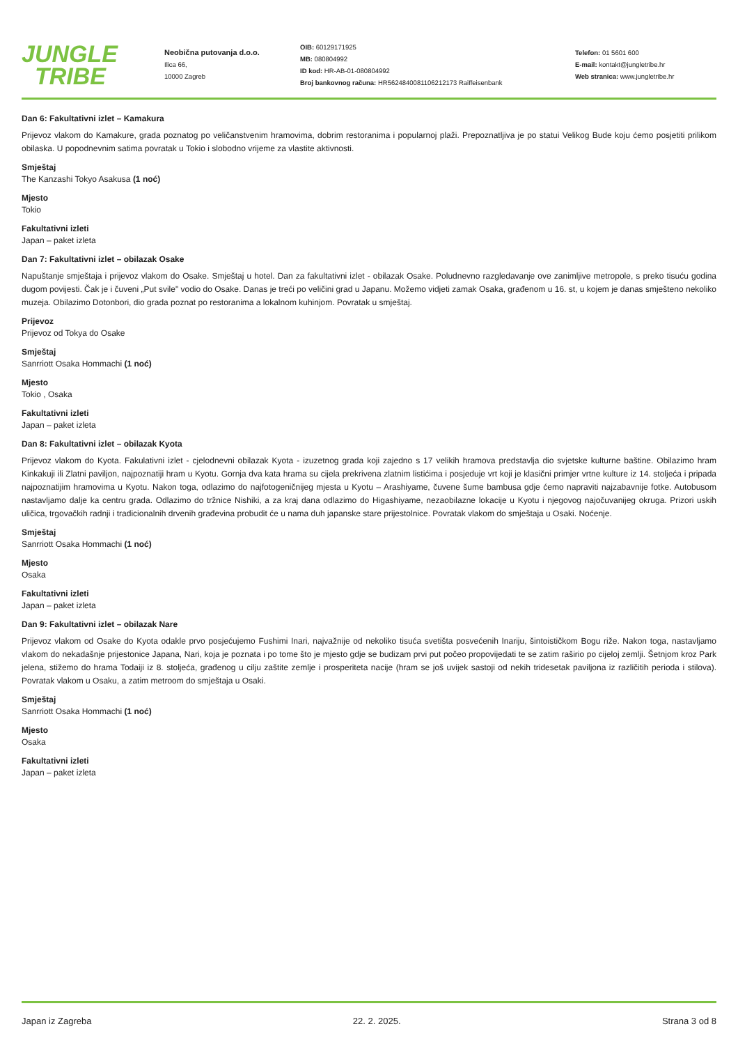JUNGLE
TRIBE
Neobična putovanja d.o.o.
Ilica 66,
10000 Zagreb
OIB: 60129171925
MB: 080804992
ID kod: HR-AB-01-080804992
Broj bankovnog računa: HR5624840081106212173 Raiffeisenbank
Telefon: 01 5601 600
E-mail: kontakt@jungletribe.hr
Web stranica: www.jungletribe.hr
Dan 6: Fakultativni izlet – Kamakura
Prijevoz vlakom do Kamakure, grada poznatog po veličanstvenim hramovima, dobrim restoranima i popularnoj plaži. Prepoznatljiva je po statui Velikog Bude koju ćemo posjetiti prilikom obilaska. U popodnevnim satima povratak u Tokio i slobodno vrijeme za vlastite aktivnosti.
Smještaj
The Kanzashi Tokyo Asakusa (1 noć)
Mjesto
Tokio
Fakultativni izleti
Japan – paket izleta
Dan 7: Fakultativni izlet – obilazak Osake
Napuštanje smještaja i prijevoz vlakom do Osake. Smještaj u hotel. Dan za fakultativni izlet - obilazak Osake. Poludnevno razgledavanje ove zanimljive metropole, s preko tisuću godina dugom povijesti. Čak je i čuveni „Put svile" vodio do Osake. Danas je treći po veličini grad u Japanu. Možemo vidjeti zamak Osaka, građenom u 16. st, u kojem je danas smješteno nekoliko muzeja. Obilazimo Dotonbori, dio grada poznat po restoranima a lokalnom kuhinjom. Povratak u smještaj.
Prijevoz
Prijevoz od Tokya do Osake
Smještaj
Sanrriott Osaka Hommachi (1 noć)
Mjesto
Tokio , Osaka
Fakultativni izleti
Japan – paket izleta
Dan 8: Fakultativni izlet – obilazak Kyota
Prijevoz vlakom do Kyota. Fakulativni izlet - cjelodnevni obilazak Kyota - izuzetnog grada koji zajedno s 17 velikih hramova predstavlja dio svjetske kulturne baštine. Obilazimo hram Kinkakuji ili Zlatni paviljon, najpoznatiji hram u Kyotu. Gornja dva kata hrama su cijela prekrivena zlatnim listićima i posjeduje vrt koji je klasični primjer vrtne kulture iz 14. stoljeća i pripada najpoznatijim hramovima u Kyotu. Nakon toga, odlazimo do najfotogeničnijeg mjesta u Kyotu – Arashiyame, čuvene šume bambusa gdje ćemo napraviti najzabavnije fotke. Autobusom nastavljamo dalje ka centru grada. Odlazimo do tržnice Nishiki, a za kraj dana odlazimo do Higashiyame, nezaobilazne lokacije u Kyotu i njegovog najočuvanijeg okruga. Prizori uskih uličica, trgovačkih radnji i tradicionalnih drvenih građevina probudit će u nama duh japanske stare prijestolnice. Povratak vlakom do smještaja u Osaki. Noćenje.
Smještaj
Sanrriott Osaka Hommachi (1 noć)
Mjesto
Osaka
Fakultativni izleti
Japan – paket izleta
Dan 9: Fakultativni izlet – obilazak Nare
Prijevoz vlakom od Osake do Kyota odakle prvo posjećujemo Fushimi Inari, najvažnije od nekoliko tisuća svetišta posvećenih Inariju, šintoističkom Bogu riže. Nakon toga, nastavljamo vlakom do nekadašnje prijestonice Japana, Nari, koja je poznata i po tome što je mjesto gdje se budizam prvi put počeo propovijedati te se zatim raširio po cijeloj zemlji. Šetnjom kroz Park jelena, stižemo do hrama Todaiji iz 8. stoljeća, građenog u cilju zaštite zemlje i prosperiteta nacije (hram se još uvijek sastoji od nekih tridesetak paviljona iz različitih perioda i stilova). Povratak vlakom u Osaku, a zatim metroom do smještaja u Osaki.
Smještaj
Sanrriott Osaka Hommachi (1 noć)
Mjesto
Osaka
Fakultativni izleti
Japan – paket izleta
Japan iz Zagreba 22. 2. 2025. Strana 3 od 8